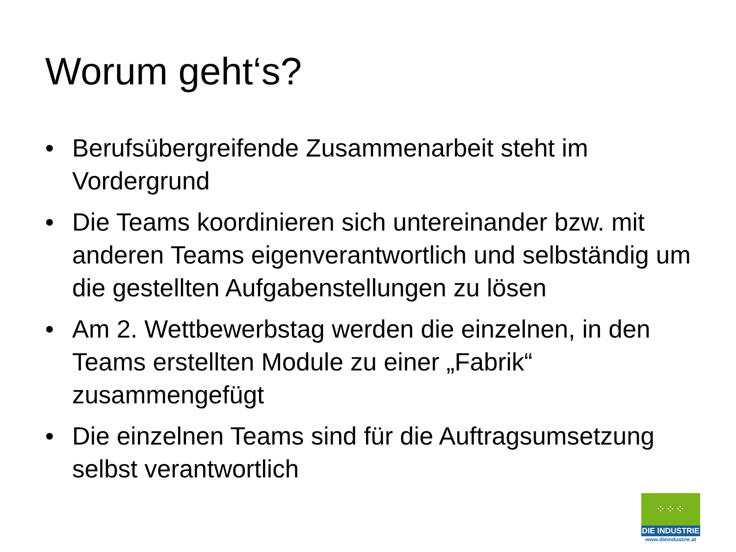Worum geht‘s?
• Berufsübergreifende Zusammenarbeit steht im Vordergrund
• Die Teams koordinieren sich untereinander bzw. mit anderen Teams eigenverantwortlich und selbständig um die gestellten Aufgabenstellungen zu lösen
• Am 2. Wettbewerbstag werden die einzelnen, in den Teams erstellten Module zu einer „Fabrik“ zusammengefügt
• Die einzelnen Teams sind für die Auftragsumsetzung selbst verantwortlich
⁘⁘⁘
DIE INDUSTRIE
www.dieindustrie.at